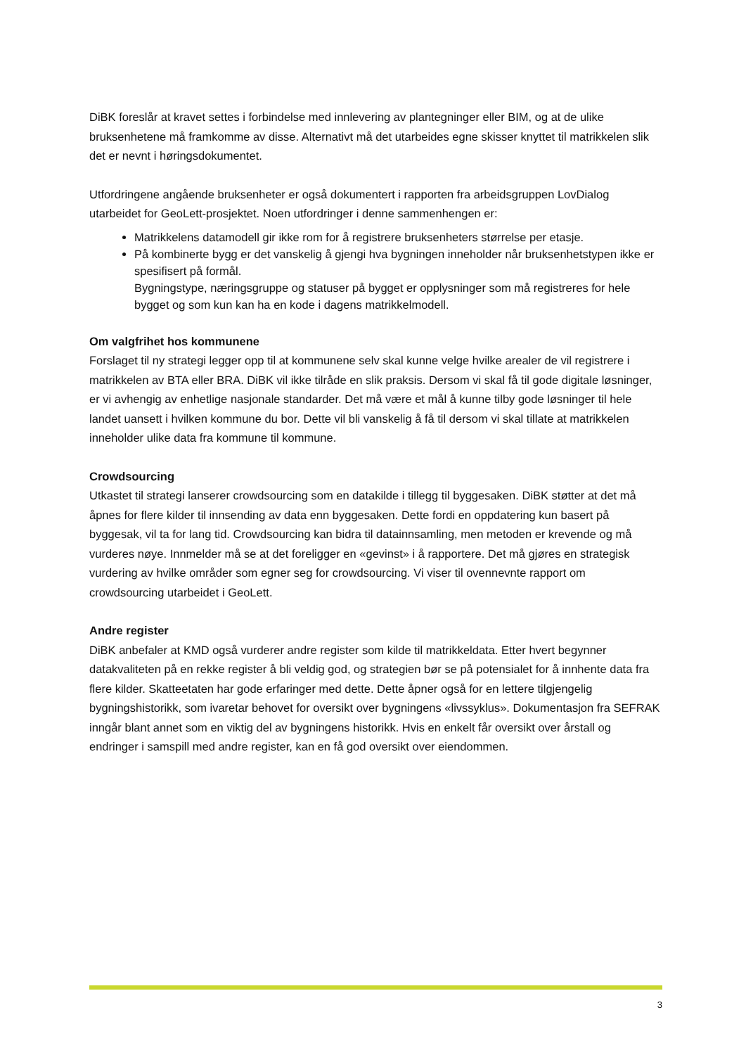DiBK foreslår at kravet settes i forbindelse med innlevering av plantegninger eller BIM, og at de ulike bruksenhetene må framkomme av disse. Alternativt må det utarbeides egne skisser knyttet til matrikkelen slik det er nevnt i høringsdokumentet.
Utfordringene angående bruksenheter er også dokumentert i rapporten fra arbeidsgruppen LovDialog utarbeidet for GeoLett-prosjektet. Noen utfordringer i denne sammenhengen er:
Matrikkelens datamodell gir ikke rom for å registrere bruksenheters størrelse per etasje.
På kombinerte bygg er det vanskelig å gjengi hva bygningen inneholder når bruksenhetstypen ikke er spesifisert på formål.
Bygningstype, næringsgruppe og statuser på bygget er opplysninger som må registreres for hele bygget og som kun kan ha en kode i dagens matrikkelmodell.
Om valgfrihet hos kommunene
Forslaget til ny strategi legger opp til at kommunene selv skal kunne velge hvilke arealer de vil registrere i matrikkelen av BTA eller BRA. DiBK vil ikke tilråde en slik praksis. Dersom vi skal få til gode digitale løsninger, er vi avhengig av enhetlige nasjonale standarder. Det må være et mål å kunne tilby gode løsninger til hele landet uansett i hvilken kommune du bor. Dette vil bli vanskelig å få til dersom vi skal tillate at matrikkelen inneholder ulike data fra kommune til kommune.
Crowdsourcing
Utkastet til strategi lanserer crowdsourcing som en datakilde i tillegg til byggesaken. DiBK støtter at det må åpnes for flere kilder til innsending av data enn byggesaken. Dette fordi en oppdatering kun basert på byggesak, vil ta for lang tid. Crowdsourcing kan bidra til datainnsamling, men metoden er krevende og må vurderes nøye. Innmelder må se at det foreligger en «gevinst» i å rapportere. Det må gjøres en strategisk vurdering av hvilke områder som egner seg for crowdsourcing. Vi viser til ovennevnte rapport om crowdsourcing utarbeidet i GeoLett.
Andre register
DiBK anbefaler at KMD også vurderer andre register som kilde til matrikkeldata. Etter hvert begynner datakvaliteten på en rekke register å bli veldig god, og strategien bør se på potensialet for å innhente data fra flere kilder. Skatteetaten har gode erfaringer med dette. Dette åpner også for en lettere tilgjengelig bygningshistorikk, som ivaretar behovet for oversikt over bygningens «livssyklus». Dokumentasjon fra SEFRAK inngår blant annet som en viktig del av bygningens historikk. Hvis en enkelt får oversikt over årstall og endringer i samspill med andre register, kan en få god oversikt over eiendommen.
3